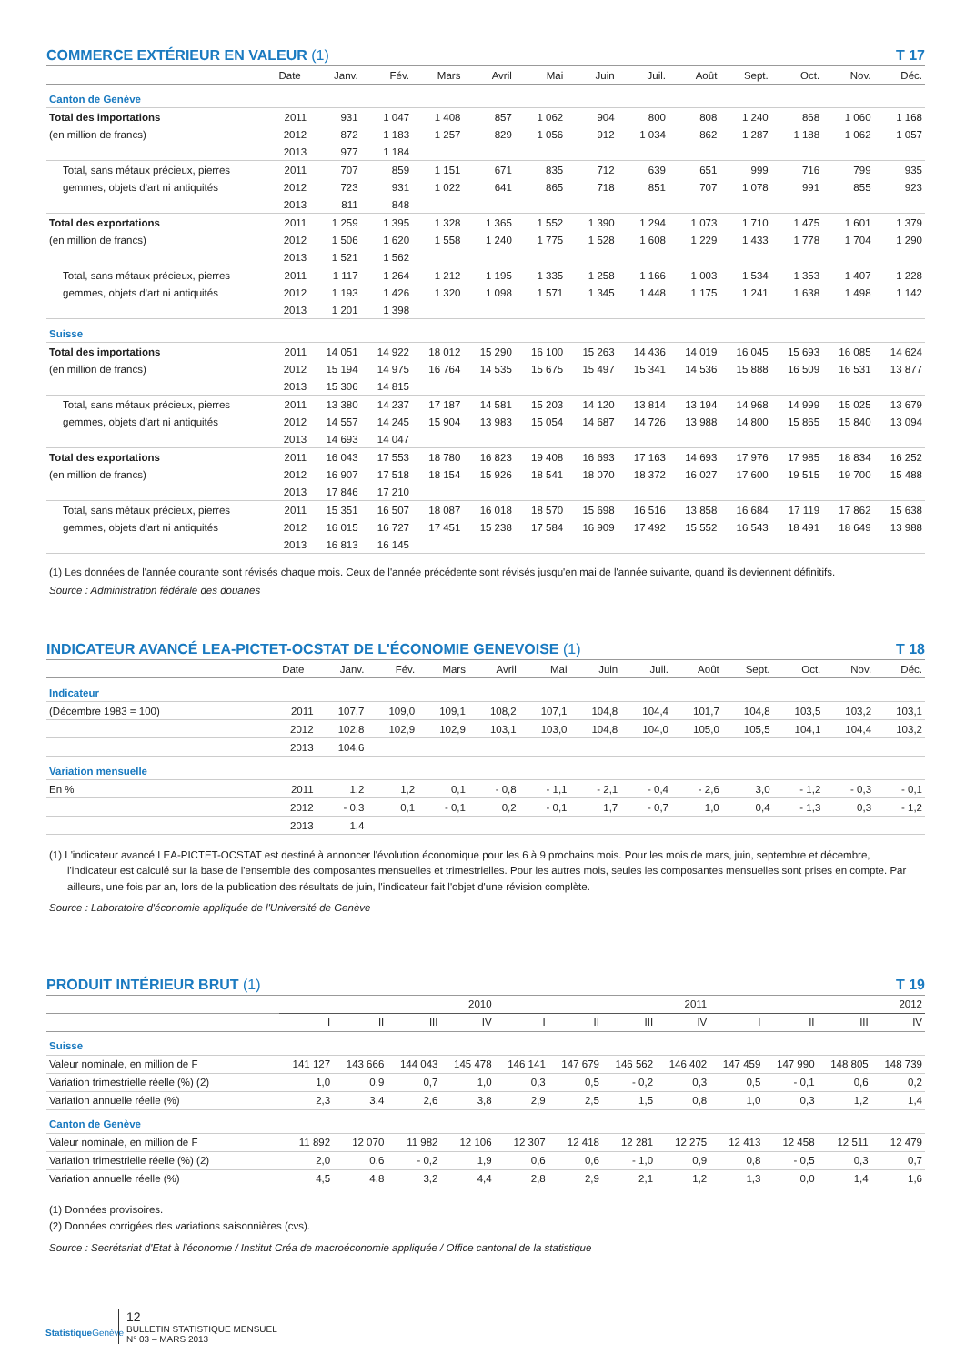COMMERCE EXTÉRIEUR EN VALEUR (1) T 17
| | Date | Janv. | Fév. | Mars | Avril | Mai | Juin | Juil. | Août | Sept. | Oct. | Nov. | Déc. |
| --- | --- | --- | --- | --- | --- | --- | --- | --- | --- | --- | --- | --- | --- |
| Canton de Genève | | | | | | | | | | | | | |
| Total des importations | 2011 | 931 | 1 047 | 1 408 | 857 | 1 062 | 904 | 800 | 808 | 1 240 | 868 | 1 060 | 1 168 |
| (en million de francs) | 2012 | 872 | 1 183 | 1 257 | 829 | 1 056 | 912 | 1 034 | 862 | 1 287 | 1 188 | 1 062 | 1 057 |
| | 2013 | 977 | 1 184 | | | | | | | | | | |
| Total, sans métaux précieux, pierres | 2011 | 707 | 859 | 1 151 | 671 | 835 | 712 | 639 | 651 | 999 | 716 | 799 | 935 |
| gemmes, objets d'art ni antiquités | 2012 | 723 | 931 | 1 022 | 641 | 865 | 718 | 851 | 707 | 1 078 | 991 | 855 | 923 |
| | 2013 | 811 | 848 | | | | | | | | | | |
| Total des exportations | 2011 | 1 259 | 1 395 | 1 328 | 1 365 | 1 552 | 1 390 | 1 294 | 1 073 | 1 710 | 1 475 | 1 601 | 1 379 |
| (en million de francs) | 2012 | 1 506 | 1 620 | 1 558 | 1 240 | 1 775 | 1 528 | 1 608 | 1 229 | 1 433 | 1 778 | 1 704 | 1 290 |
| | 2013 | 1 521 | 1 562 | | | | | | | | | | |
| Total, sans métaux précieux, pierres | 2011 | 1 117 | 1 264 | 1 212 | 1 195 | 1 335 | 1 258 | 1 166 | 1 003 | 1 534 | 1 353 | 1 407 | 1 228 |
| gemmes, objets d'art ni antiquités | 2012 | 1 193 | 1 426 | 1 320 | 1 098 | 1 571 | 1 345 | 1 448 | 1 175 | 1 241 | 1 638 | 1 498 | 1 142 |
| | 2013 | 1 201 | 1 398 | | | | | | | | | | |
| Suisse | | | | | | | | | | | | | |
| Total des importations | 2011 | 14 051 | 14 922 | 18 012 | 15 290 | 16 100 | 15 263 | 14 436 | 14 019 | 16 045 | 15 693 | 16 085 | 14 624 |
| (en million de francs) | 2012 | 15 194 | 14 975 | 16 764 | 14 535 | 15 675 | 15 497 | 15 341 | 14 536 | 15 888 | 16 509 | 16 531 | 13 877 |
| | 2013 | 15 306 | 14 815 | | | | | | | | | | |
| Total, sans métaux précieux, pierres | 2011 | 13 380 | 14 237 | 17 187 | 14 581 | 15 203 | 14 120 | 13 814 | 13 194 | 14 968 | 14 999 | 15 025 | 13 679 |
| gemmes, objets d'art ni antiquités | 2012 | 14 557 | 14 245 | 15 904 | 13 983 | 15 054 | 14 687 | 14 726 | 13 988 | 14 800 | 15 865 | 15 840 | 13 094 |
| | 2013 | 14 693 | 14 047 | | | | | | | | | | |
| Total des exportations | 2011 | 16 043 | 17 553 | 18 780 | 16 823 | 19 408 | 16 693 | 17 163 | 14 693 | 17 976 | 17 985 | 18 834 | 16 252 |
| (en million de francs) | 2012 | 16 907 | 17 518 | 18 154 | 15 926 | 18 541 | 18 070 | 18 372 | 16 027 | 17 600 | 19 515 | 19 700 | 15 488 |
| | 2013 | 17 846 | 17 210 | | | | | | | | | | |
| Total, sans métaux précieux, pierres | 2011 | 15 351 | 16 507 | 18 087 | 16 018 | 18 570 | 15 698 | 16 516 | 13 858 | 16 684 | 17 119 | 17 862 | 15 638 |
| gemmes, objets d'art ni antiquités | 2012 | 16 015 | 16 727 | 17 451 | 15 238 | 17 584 | 16 909 | 17 492 | 15 552 | 16 543 | 18 491 | 18 649 | 13 988 |
| | 2013 | 16 813 | 16 145 | | | | | | | | | | |
(1) Les données de l'année courante sont révisés chaque mois. Ceux de l'année précédente sont révisés jusqu'en mai de l'année suivante, quand ils deviennent définitifs.
Source : Administration fédérale des douanes
INDICATEUR AVANCÉ LEA-PICTET-OCSTAT DE L'ÉCONOMIE GENEVOISE (1) T 18
| | Date | Janv. | Fév. | Mars | Avril | Mai | Juin | Juil. | Août | Sept. | Oct. | Nov. | Déc. |
| --- | --- | --- | --- | --- | --- | --- | --- | --- | --- | --- | --- | --- | --- |
| Indicateur | | | | | | | | | | | | | |
| (Décembre 1983 = 100) | 2011 | 107,7 | 109,0 | 109,1 | 108,2 | 107,1 | 104,8 | 104,4 | 101,7 | 104,8 | 103,5 | 103,2 | 103,1 |
| | 2012 | 102,8 | 102,9 | 102,9 | 103,1 | 103,0 | 104,8 | 104,0 | 105,0 | 105,5 | 104,1 | 104,4 | 103,2 |
| | 2013 | 104,6 | | | | | | | | | | | |
| Variation mensuelle | | | | | | | | | | | | | |
| En % | 2011 | 1,2 | 1,2 | 0,1 | - 0,8 | - 1,1 | - 2,1 | - 0,4 | - 2,6 | 3,0 | - 1,2 | - 0,3 | - 0,1 |
| | 2012 | - 0,3 | 0,1 | - 0,1 | 0,2 | - 0,1 | 1,7 | - 0,7 | 1,0 | 0,4 | - 1,3 | 0,3 | - 1,2 |
| | 2013 | 1,4 | | | | | | | | | | | |
(1) L'indicateur avancé LEA-PICTET-OCSTAT est destiné à annoncer l'évolution économique pour les 6 à 9 prochains mois. Pour les mois de mars, juin, septembre et décembre, l'indicateur est calculé sur la base de l'ensemble des composantes mensuelles et trimestrielles. Pour les autres mois, seules les composantes mensuelles sont prises en compte. Par ailleurs, une fois par an, lors de la publication des résultats de juin, l'indicateur fait l'objet d'une révision complète.
Source : Laboratoire d'économie appliquée de l'Université de Genève
PRODUIT INTÉRIEUR BRUT (1) T 19
| | 2010 | | | | 2011 | | | | 2012 | | | |
| --- | --- | --- | --- | --- | --- | --- | --- | --- | --- | --- | --- | --- |
| | I | II | III | IV | I | II | III | IV | I | II | III | IV |
| Suisse | | | | | | | | | | | | |
| Valeur nominale, en million de F | 141 127 | 143 666 | 144 043 | 145 478 | 146 141 | 147 679 | 146 562 | 146 402 | 147 459 | 147 990 | 148 805 | 148 739 |
| Variation trimestrielle réelle (%) (2) | 1,0 | 0,9 | 0,7 | 1,0 | 0,3 | 0,5 | - 0,2 | 0,3 | 0,5 | - 0,1 | 0,6 | 0,2 |
| Variation annuelle réelle (%) | 2,3 | 3,4 | 2,6 | 3,8 | 2,9 | 2,5 | 1,5 | 0,8 | 1,0 | 0,3 | 1,2 | 1,4 |
| Canton de Genève | | | | | | | | | | | | |
| Valeur nominale, en million de F | 11 892 | 12 070 | 11 982 | 12 106 | 12 307 | 12 418 | 12 281 | 12 275 | 12 413 | 12 458 | 12 511 | 12 479 |
| Variation trimestrielle réelle (%) (2) | 2,0 | 0,6 | - 0,2 | 1,9 | 0,6 | 0,6 | - 1,0 | 0,9 | 0,8 | - 0,5 | 0,3 | 0,7 |
| Variation annuelle réelle (%) | 4,5 | 4,8 | 3,2 | 4,4 | 2,8 | 2,9 | 2,1 | 1,2 | 1,3 | 0,0 | 1,4 | 1,6 |
(1) Données provisoires.
(2) Données corrigées des variations saisonnières (cvs).
Source : Secrétariat d'Etat à l'économie / Institut Créa de macroéconomie appliquée / Office cantonal de la statistique
Statistique Genève
12
BULLETIN STATISTIQUE MENSUEL
N° 03 – MARS 2013